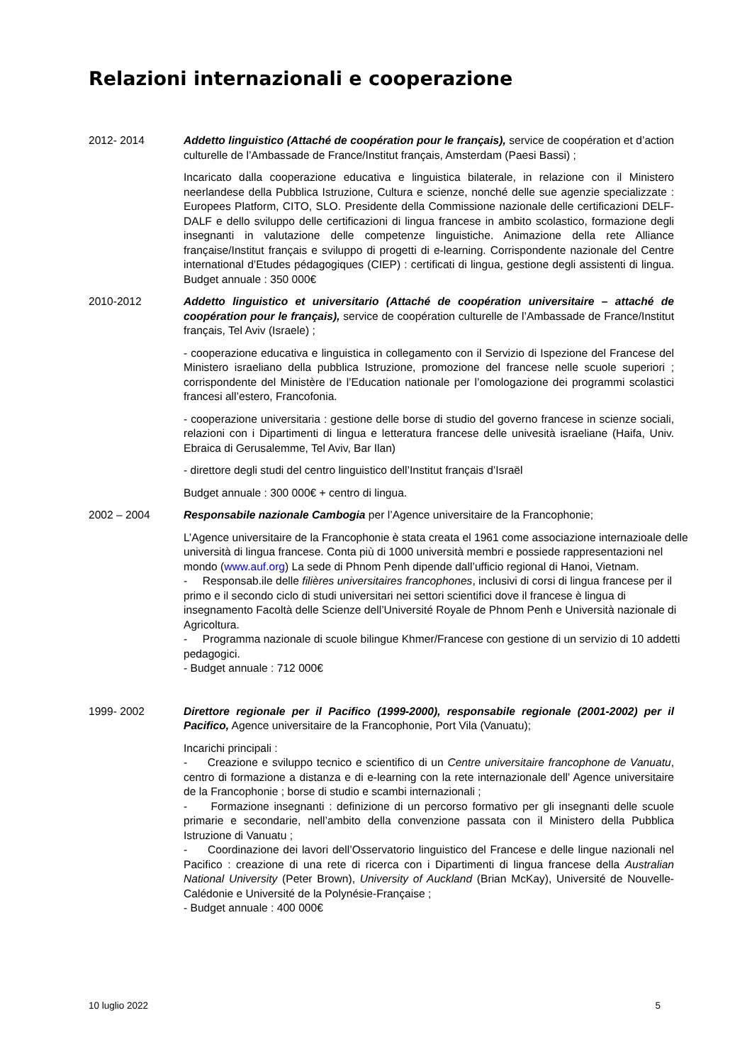Relazioni internazionali e cooperazione
2012- 2014 Addetto linguistico (Attaché de coopération pour le français), service de coopération et d’action culturelle de l’Ambassade de France/Institut français, Amsterdam (Paesi Bassi) ;
Incaricato dalla cooperazione educativa e linguistica bilaterale, in relazione con il Ministero neerlandese della Pubblica Istruzione, Cultura e scienze, nonché delle sue agenzie specializzate : Europees Platform, CITO, SLO. Presidente della Commissione nazionale delle certificazioni DELF-DALF e dello sviluppo delle certificazioni di lingua francese in ambito scolastico, formazione degli insegnanti in valutazione delle competenze linguistiche. Animazione della rete Alliance française/Institut français e sviluppo di progetti di e-learning. Corrispondente nazionale del Centre international d’Etudes pédagogiques (CIEP) : certificati di lingua, gestione degli assistenti di lingua. Budget annuale : 350 000€
2010-2012 Addetto linguistico et universitario (Attaché de coopération universitaire – attaché de coopération pour le français), service de coopération culturelle de l’Ambassade de France/Institut français, Tel Aviv (Israele) ;
- cooperazione educativa e linguistica in collegamento con il Servizio di Ispezione del Francese del Ministero israeliano della pubblica Istruzione, promozione del francese nelle scuole superiori ; corrispondente del Ministère de l’Education nationale per l’omologazione dei programmi scolastici francesi all’estero, Francofonia.
- cooperazione universitaria : gestione delle borse di studio del governo francese in scienze sociali, relazioni con i Dipartimenti di lingua e letteratura francese delle univesità israeliane (Haifa, Univ. Ebraica di Gerusalemme, Tel Aviv, Bar Ilan)
- direttore degli studi del centro linguistico dell’Institut français d’Israël
Budget annuale : 300 000€ + centro di lingua.
2002 – 2004 Responsabile nazionale Cambogia per l’Agence universitaire de la Francophonie;
L’Agence universitaire de la Francophonie è stata creata el 1961 come associazione internazioale delle università di lingua francese. Conta più di 1000 università membri e possiede rappresentazioni nel mondo (www.auf.org) La sede di Phnom Penh dipende dall’ufficio regional di Hanoi, Vietnam.
- Responsab.ile delle filières universitaires francophones, inclusivi di corsi di lingua francese per il primo e il secondo ciclo di studi universitari nei settori scientifici dove il francese è lingua di insegnamento Facoltà delle Scienze dell’Université Royale de Phnom Penh e Università nazionale di Agricoltura.
- Programma nazionale di scuole bilingue Khmer/Francese con gestione di un servizio di 10 addetti pedagogici.
- Budget annuale : 712 000€
1999- 2002 Direttore regionale per il Pacifico (1999-2000), responsabile regionale (2001-2002) per il Pacifico, Agence universitaire de la Francophonie, Port Vila (Vanuatu);
Incarichi principali :
- Creazione e sviluppo tecnico e scientifico di un Centre universitaire francophone de Vanuatu, centro di formazione a distanza e di e-learning con la rete internazionale dell’ Agence universitaire de la Francophonie ; borse di studio e scambi internazionali ;
- Formazione insegnanti : definizione di un percorso formativo per gli insegnanti delle scuole primarie e secondarie, nell’ambito della convenzione passata con il Ministero della Pubblica Istruzione di Vanuatu ;
- Coordinazione dei lavori dell’Osservatorio linguistico del Francese e delle lingue nazionali nel Pacifico : creazione di una rete di ricerca con i Dipartimenti di lingua francese della Australian National University (Peter Brown), University of Auckland (Brian McKay), Université de Nouvelle-Calédonie e Université de la Polynésie-Française ;
- Budget annuale : 400 000€
10 luglio 2022 5